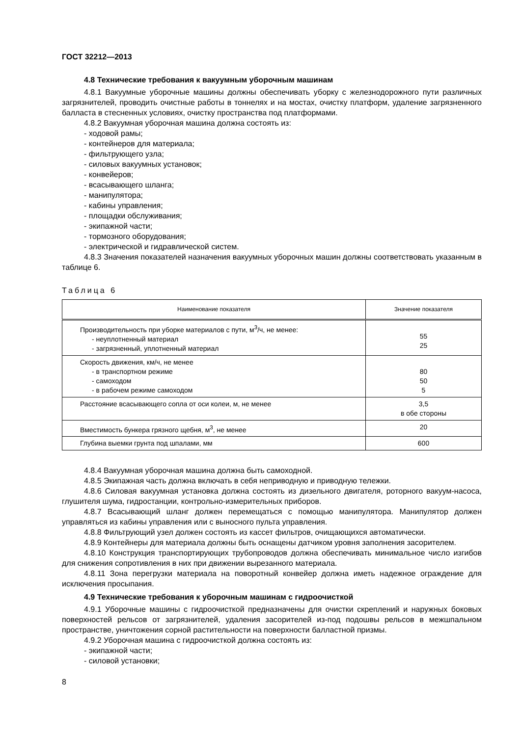ГОСТ 32212—2013
4.8 Технические требования к вакуумным уборочным машинам
4.8.1 Вакуумные уборочные машины должны обеспечивать уборку с железнодорожного пути различных загрязнителей, проводить очистные работы в тоннелях и на мостах, очистку платформ, удаление загрязненного балласта в стесненных условиях, очистку пространства под платформами.
4.8.2 Вакуумная уборочная машина должна состоять из:
- ходовой рамы;
- контейнеров для материала;
- фильтрующего узла;
- силовых вакуумных установок;
- конвейеров;
- всасывающего шланга;
- манипулятора;
- кабины управления;
- площадки обслуживания;
- экипажной части;
- тормозного оборудования;
- электрической и гидравлической систем.
4.8.3 Значения показателей назначения вакуумных уборочных машин должны соответствовать указанным в таблице 6.
Таблица 6
| Наименование показателя | Значение показателя |
| --- | --- |
| Производительность при уборке материалов с пути, м<sup>3</sup>/ч, не менее: - неуплотненный материал - загрязненный, уплотненный материал | 55 25 |
| Скорость движения, км/ч, не менее - в транспортном режиме - самоходом - в рабочем режиме самоходом | 80 50 5 |
| Расстояние всасывающего сопла от оси колеи, м, не менее | 3,5 в обе стороны |
| Вместимость бункера грязного щебня, м<sup>3</sup>, не менее | 20 |
| Глубина выемки грунта под шпалами, мм | 600 |
4.8.4 Вакуумная уборочная машина должна быть самоходной.
4.8.5 Экипажная часть должна включать в себя неприводную и приводную тележки.
4.8.6 Силовая вакуумная установка должна состоять из дизельного двигателя, роторного вакуум-насоса, глушителя шума, гидростанции, контрольно-измерительных приборов.
4.8.7 Всасывающий шланг должен перемещаться с помощью манипулятора. Манипулятор должен управляться из кабины управления или с выносного пульта управления.
4.8.8 Фильтрующий узел должен состоять из кассет фильтров, очищающихся автоматически.
4.8.9 Контейнеры для материала должны быть оснащены датчиком уровня заполнения засорителем.
4.8.10 Конструкция транспортирующих трубопроводов должна обеспечивать минимальное число изгибов для снижения сопротивления в них при движении вырезанного материала.
4.8.11 Зона перегрузки материала на поворотный конвейер должна иметь надежное ограждение для исключения просыпания.
4.9 Технические требования к уборочным машинам с гидроочисткой
4.9.1 Уборочные машины с гидроочисткой предназначены для очистки скреплений и наружных боковых поверхностей рельсов от загрязнителей, удаления засорителей из-под подошвы рельсов в межшпальном пространстве, уничтожения сорной растительности на поверхности балластной призмы.
4.9.2 Уборочная машина с гидроочисткой должна состоять из:
- экипажной части;
- силовой установки;
8